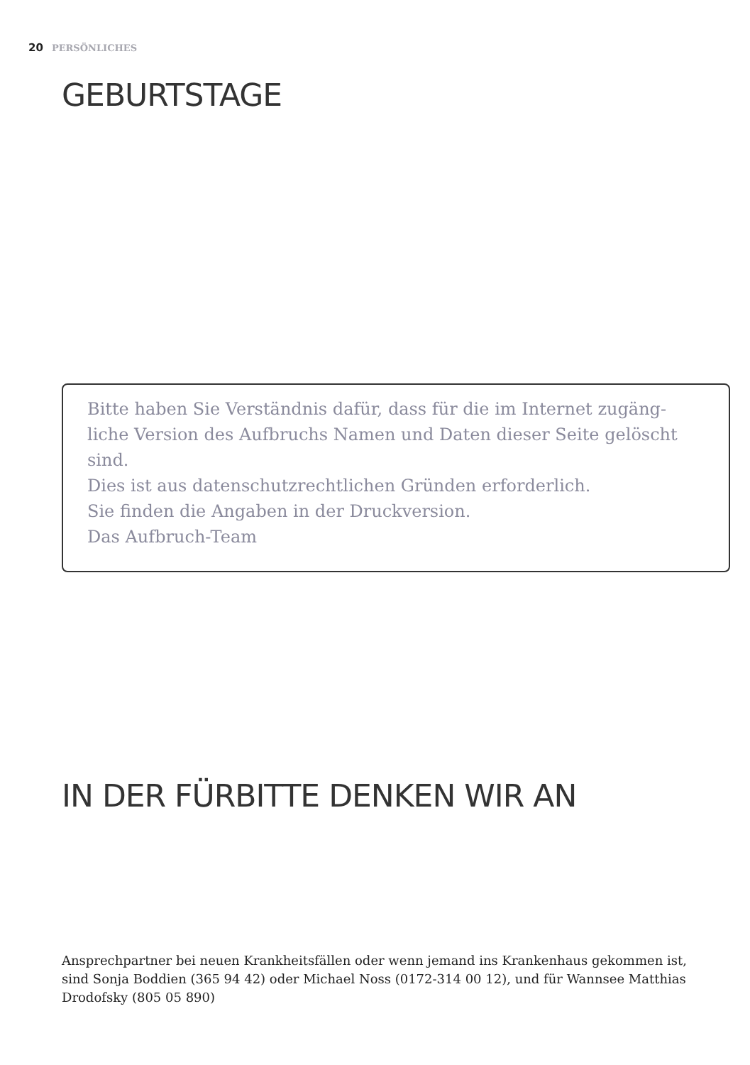20 PERSÖNLICHES
GEBURTSTAGE
Bitte haben Sie Verständnis dafür, dass für die im Internet zugäng-liche Version des Aufbruchs Namen und Daten dieser Seite gelöscht sind.
Dies ist aus datenschutzrechtlichen Gründen erforderlich.
Sie finden die Angaben in der Druckversion.
Das Aufbruch-Team
IN DER FÜRBITTE DENKEN WIR AN
Ansprechpartner bei neuen Krankheitsfällen oder wenn jemand ins Krankenhaus gekommen ist, sind Sonja Boddien (365 94 42) oder Michael Noss (0172-314 00 12), und für Wannsee Matthias Drodofsky (805 05 890)